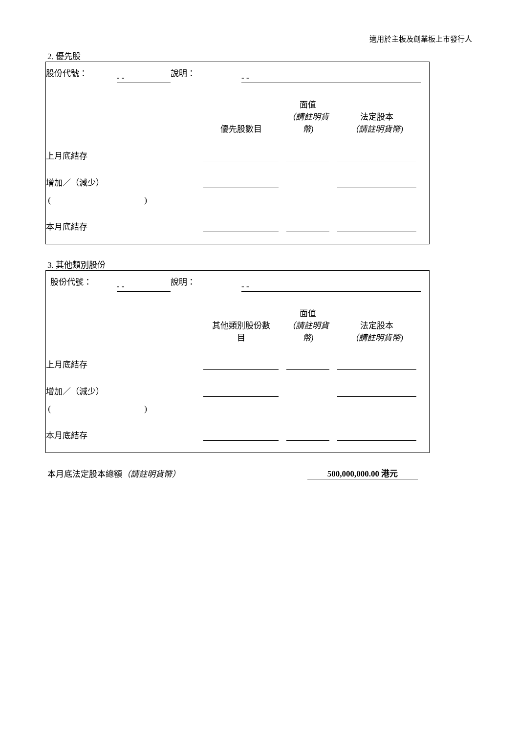適用於主板及創業板上市發行人
2. 優先股
| 股份代號： | - - | 說明： | - - | |
| | 優先股數目 | | 面值 （請註明貨幣) | | 法定股本 （請註明貨幣) | |
| 上月底結存 | | | | | | |
| 增加／（減少） | | | | | | |
| ( ) | | | | | | |
| 本月底結存 | | | | | | |
3. 其他類別股份
| 股份代號： | - - | 說明： | - - | |
| | 其他類別股份數 目 | | 面值 （請註明貨幣) | | 法定股本 （請註明貨幣) | |
| 上月底結存 | | | | | | |
| 增加／（減少） | | | | | | |
| ( ) | | | | | | |
| 本月底結存 | | | | | | |
| 本月底法定股本總額 （請註明貨幣） | 500,000,000.00 港元 |